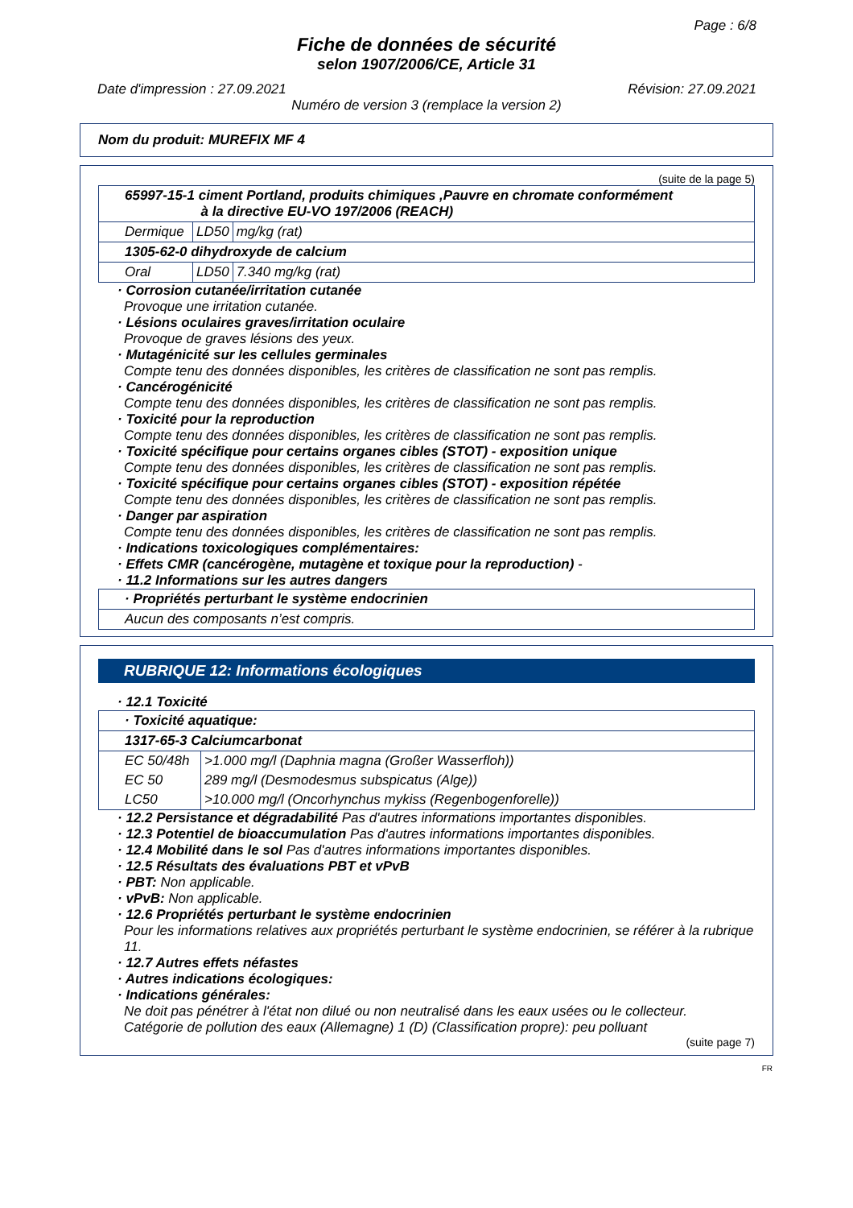Page : 6/8
Fiche de données de sécurité
selon 1907/2006/CE, Article 31
Date d'impression : 27.09.2021 Révision: 27.09.2021
Numéro de version 3 (remplace la version 2)
Nom du produit: MUREFIX MF 4
(suite de la page 5)
| 65997-15-1 ciment Portland, produits chimiques ,Pauvre en chromate conformément à la directive EU-VO 197/2006 (REACH) | | |
| Dermique | LD50 | mg/kg (rat) |
| 1305-62-0 dihydroxyde de calcium | | |
| Oral | LD50 | 7.340 mg/kg (rat) |
· Corrosion cutanée/irritation cutanée
Provoque une irritation cutanée.
· Lésions oculaires graves/irritation oculaire
Provoque de graves lésions des yeux.
· Mutagénicité sur les cellules germinales
Compte tenu des données disponibles, les critères de classification ne sont pas remplis.
· Cancérogénicité
Compte tenu des données disponibles, les critères de classification ne sont pas remplis.
· Toxicité pour la reproduction
Compte tenu des données disponibles, les critères de classification ne sont pas remplis.
· Toxicité spécifique pour certains organes cibles (STOT) - exposition unique
Compte tenu des données disponibles, les critères de classification ne sont pas remplis.
· Toxicité spécifique pour certains organes cibles (STOT) - exposition répétée
Compte tenu des données disponibles, les critères de classification ne sont pas remplis.
· Danger par aspiration
Compte tenu des données disponibles, les critères de classification ne sont pas remplis.
· Indications toxicologiques complémentaires:
· Effets CMR (cancérogène, mutagène et toxique pour la reproduction) -
· 11.2 Informations sur les autres dangers
| · Propriétés perturbant le système endocrinien |
| Aucun des composants n’est compris. |
RUBRIQUE 12: Informations écologiques
· 12.1 Toxicité
| · Toxicité aquatique: | |
| 1317-65-3 Calciumcarbonat | |
| EC 50/48h | >1.000 mg/l (Daphnia magna (Großer Wasserfloh)) |
| EC 50 | 289 mg/l (Desmodesmus subspicatus (Alge)) |
| LC50 | >10.000 mg/l (Oncorhynchus mykiss (Regenbogenforelle)) |
· 12.2 Persistance et dégradabilité Pas d'autres informations importantes disponibles.
· 12.3 Potentiel de bioaccumulation Pas d'autres informations importantes disponibles.
· 12.4 Mobilité dans le sol Pas d'autres informations importantes disponibles.
· 12.5 Résultats des évaluations PBT et vPvB
· PBT: Non applicable.
· vPvB: Non applicable.
· 12.6 Propriétés perturbant le système endocrinien
Pour les informations relatives aux propriétés perturbant le système endocrinien, se référer à la rubrique 11.
· 12.7 Autres effets néfastes
· Autres indications écologiques:
· Indications générales:
Ne doit pas pénétrer à l'état non dilué ou non neutralisé dans les eaux usées ou le collecteur.
Catégorie de pollution des eaux (Allemagne) 1 (D) (Classification propre): peu polluant
(suite page 7)
FR